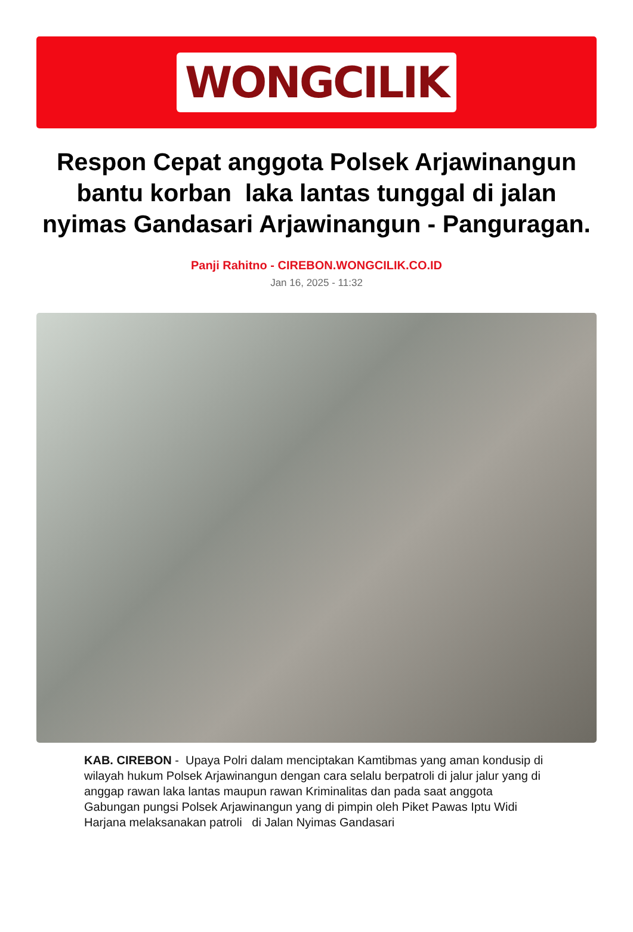WONGCILIK
Respon Cepat anggota Polsek Arjawinangun bantu korban laka lantas tunggal di jalan nyimas Gandasari Arjawinangun - Panguragan.
Panji Rahitno - CIREBON.WONGCILIK.CO.ID
Jan 16, 2025 - 11:32
KAB. CIREBON - Upaya Polri dalam menciptakan Kamtibmas yang aman kondusip di wilayah hukum Polsek Arjawinangun dengan cara selalu berpatroli di jalur jalur yang di anggap rawan laka lantas maupun rawan Kriminalitas dan pada saat anggota Gabungan pungsi Polsek Arjawinangun yang di pimpin oleh Piket Pawas Iptu Widi Harjana melaksanakan patroli di Jalan Nyimas Gandasari